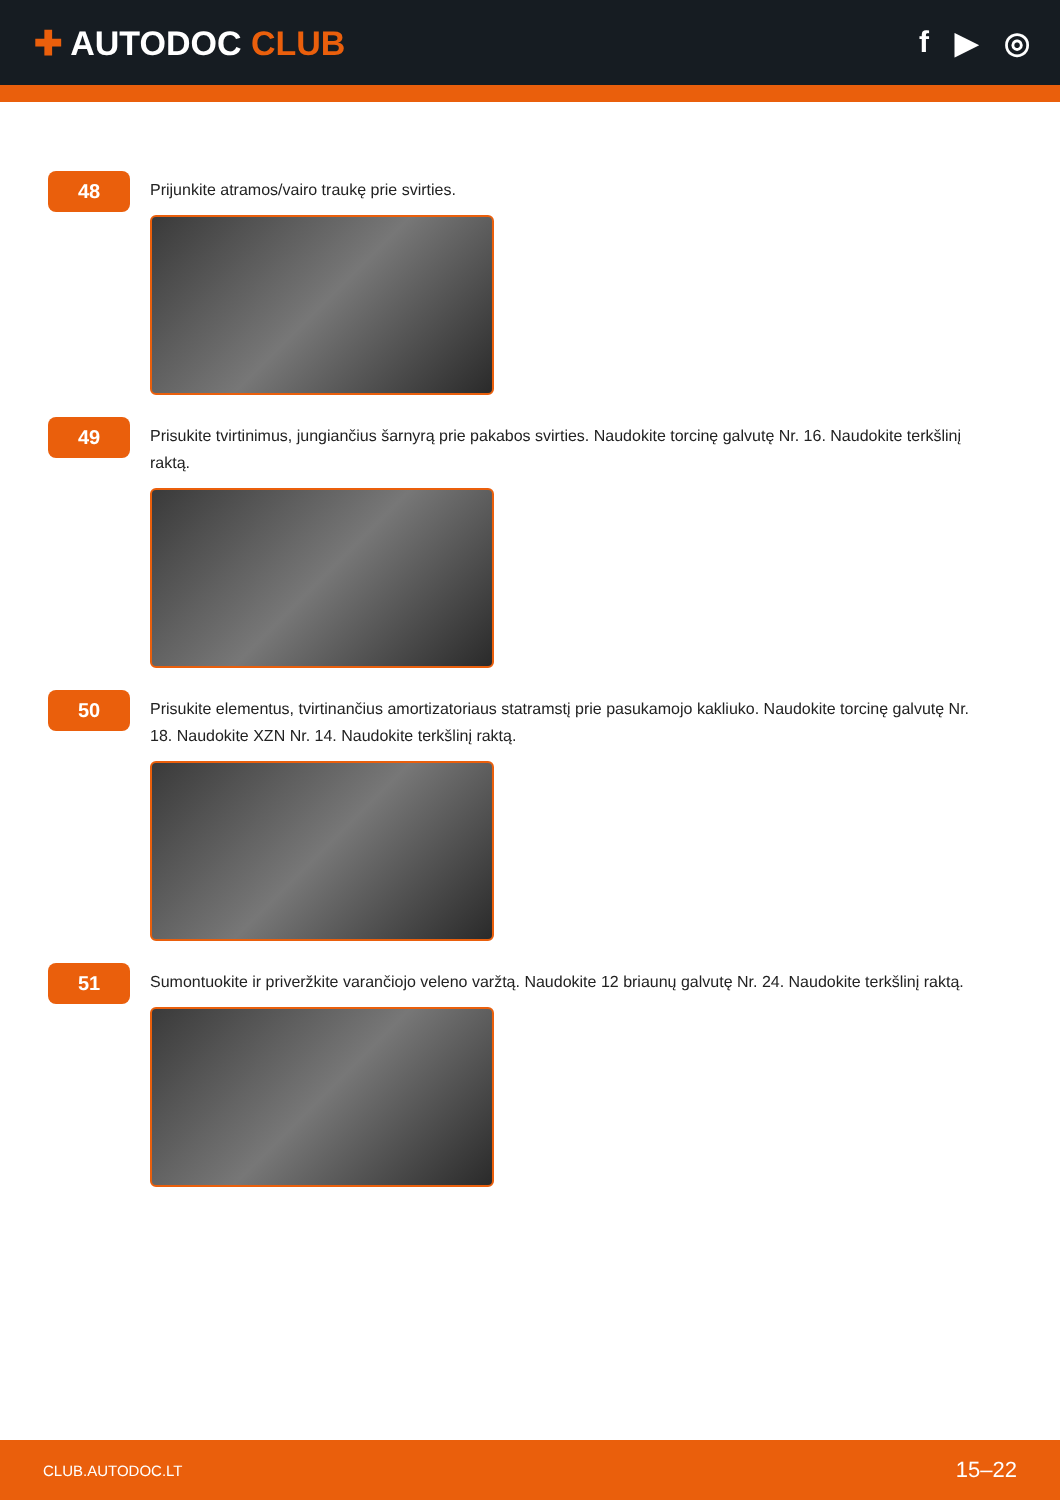✚ AUTODOC CLUB f ▶ ◎
48
Prijunkite atramos/vairo traukę prie svirties.
49
Prisukite tvirtinimus, jungiančius šarnyrą prie pakabos svirties. Naudokite torcinę galvutę Nr. 16. Naudokite terkšlinį raktą.
50
Prisukite elementus, tvirtinančius amortizatoriaus statramstį prie pasukamojo kakliuko. Naudokite torcinę galvutę Nr. 18. Naudokite XZN Nr. 14. Naudokite terkšlinį raktą.
51
Sumontuokite ir priveržkite varančiojo veleno varžtą. Naudokite 12 briaunų galvutę Nr. 24. Naudokite terkšlinį raktą.
CLUB.AUTODOC.LT 15–22